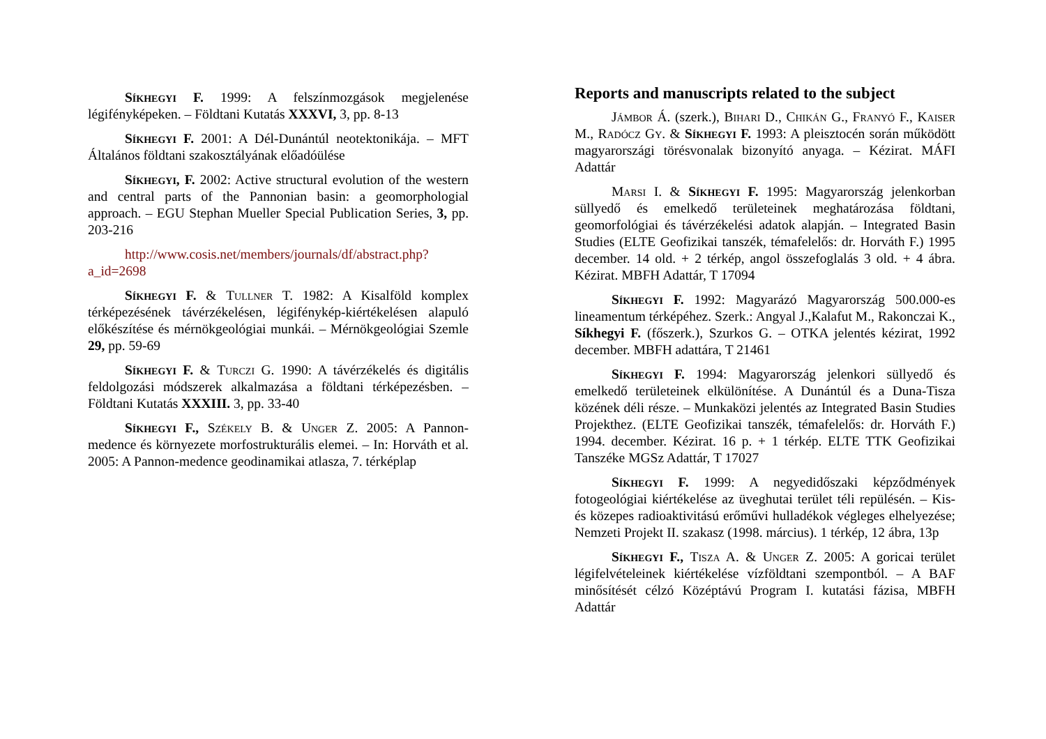Síkhegyi F. 1999: A felszínmozgások megjelenése légifényképeken. – Földtani Kutatás XXXVI, 3, pp. 8-13
Síkhegyi F. 2001: A Dél-Dunántúl neotektonikája. – MFT Általános földtani szakosztályának előadóülése
Síkhegyi, F. 2002: Active structural evolution of the western and central parts of the Pannonian basin: a geomor­phologial approach. – EGU Stephan Mueller Special Publication Series, 3, pp. 203-216
http://www.cosis.net/members/journals/df/abstract.php?a_id=2698
Síkhegyi F. & Tullner T. 1982: A Kisalföld komplex térképezésének távérzékelésen, légifénykép-kiértékelésen ala­puló előkészítése és mérnökgeológiai munkái. – Mérnökgeoló­giai Szemle 29, pp. 59-69
Síkhegyi F. & Turczi G. 1990: A távérzékelés és digi­tális feldolgozási módszerek alkalmazása a földtani térképezés­ben. – Földtani Kutatás XXXIII. 3, pp. 33-40
Síkhegyi F., Székely B. & Unger Z. 2005: A Pannon-medence és környezete morfostrukturális elemei. – In: Horváth et al. 2005: A Pannon-medence geodinamikai atlasza, 7. térkép­lap
Reports and manuscripts related to the subject
Jámbor Á. (szerk.), Bihari D., Chikán G., Franyó F., Kaiser M., Radócz Gy. & Síkhegyi F. 1993: A pleisztocén során működött magyarországi törésvonalak bizonyító anyaga. – Kézirat. MÁFI Adattár
Marsi I. & Síkhegyi F. 1995: Magyarország jelenkor­ban süllyedő és emelkedő területeinek meghatározása földtani, geomorfológiai és távérzékelési adatok alapján. – Integrated Basin Studies (ELTE Geofizikai tanszék, témafelelős: dr. Hor­váth F.) 1995 december. 14 old. + 2 térkép, angol összefogla­lás 3 old. + 4 ábra. Kézirat. MBFH Adattár, T 17094
Síkhegyi F. 1992: Magyarázó Magyarország 500.000-es lineamentum térképéhez. Szerk.: Angyal J.,Kalafut M., Rakonczai K., Síkhegyi F. (főszerk.), Szurkos G. – OTKA je­lentés kézirat, 1992 december. MBFH adattára, T 21461
Síkhegyi F. 1994: Magyarország jelenkori süllyedő és emelkedő területeinek elkülönítése. A Dunántúl és a Duna-Tisza közének déli része. – Munkaközi jelentés az Integrated Basin Studies Projekthez. (ELTE Geofizikai tanszék, témafele­lős: dr. Horváth F.) 1994. december. Kézirat. 16 p. + 1 térkép. ELTE TTK Geofizikai Tanszéke MGSz Adattár, T 17027
Síkhegyi F. 1999: A negyedidőszaki képződmények fotogeológiai kiértékelése az üveghutai terület téli repülésén. – Kis- és közepes radioaktivitású erőművi hulladékok végleges elhelyezése; Nemzeti Projekt II. szakasz (1998. március). 1 térkép, 12 ábra, 13p
Síkhegyi F., Tisza A. & Unger Z. 2005: A goricai terü­let légifelvételeinek kiértékelése vízföldtani szempontból. – A BAF minősítését célzó Középtávú Program I. kutatási fázisa, MBFH Adattár